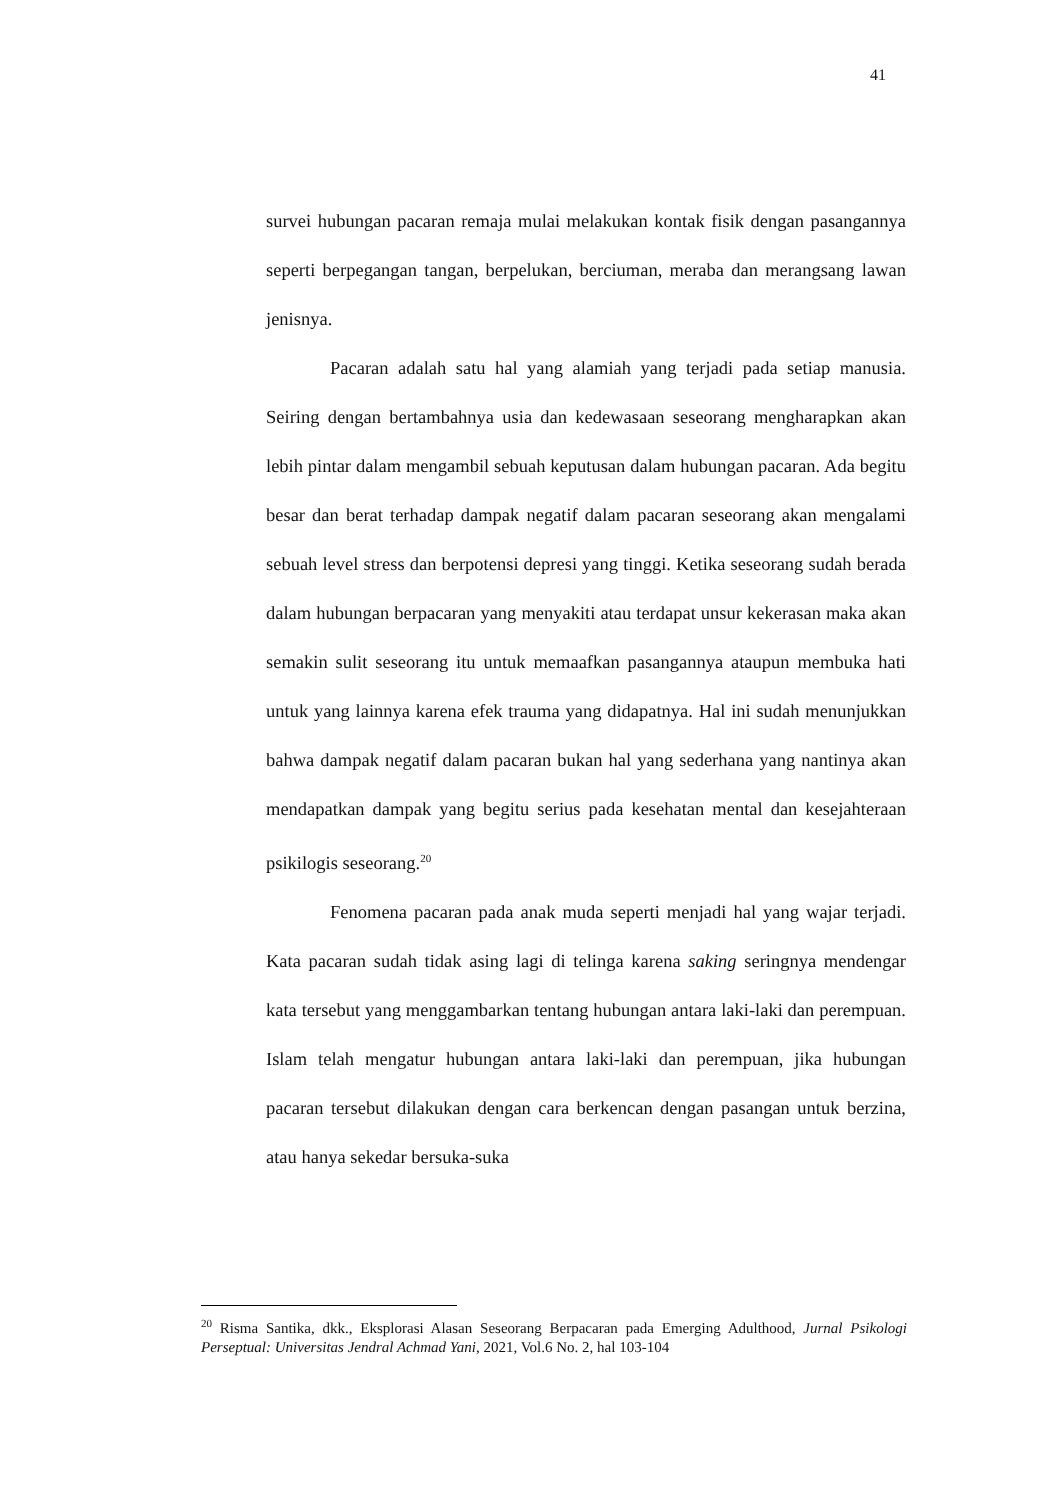41
survei hubungan pacaran remaja mulai melakukan kontak fisik dengan pasangannya seperti berpegangan tangan, berpelukan, berciuman, meraba dan merangsang lawan jenisnya.
Pacaran adalah satu hal yang alamiah yang terjadi pada setiap manusia. Seiring dengan bertambahnya usia dan kedewasaan seseorang mengharapkan akan lebih pintar dalam mengambil sebuah keputusan dalam hubungan pacaran. Ada begitu besar dan berat terhadap dampak negatif dalam pacaran seseorang akan mengalami sebuah level stress dan berpotensi depresi yang tinggi. Ketika seseorang sudah berada dalam hubungan berpacaran yang menyakiti atau terdapat unsur kekerasan maka akan semakin sulit seseorang itu untuk memaafkan pasangannya ataupun membuka hati untuk yang lainnya karena efek trauma yang didapatnya. Hal ini sudah menunjukkan bahwa dampak negatif dalam pacaran bukan hal yang sederhana yang nantinya akan mendapatkan dampak yang begitu serius pada kesehatan mental dan kesejahteraan psikilogis seseorang.<sup>20</sup>
Fenomena pacaran pada anak muda seperti menjadi hal yang wajar terjadi. Kata pacaran sudah tidak asing lagi di telinga karena saking seringnya mendengar kata tersebut yang menggambarkan tentang hubungan antara laki-laki dan perempuan. Islam telah mengatur hubungan antara laki-laki dan perempuan, jika hubungan pacaran tersebut dilakukan dengan cara berkencan dengan pasangan untuk berzina, atau hanya sekedar bersuka-suka
<sup>20</sup> Risma Santika, dkk., Eksplorasi Alasan Seseorang Berpacaran pada Emerging Adulthood, Jurnal Psikologi Perseptual: Universitas Jendral Achmad Yani, 2021, Vol.6 No. 2, hal 103-104